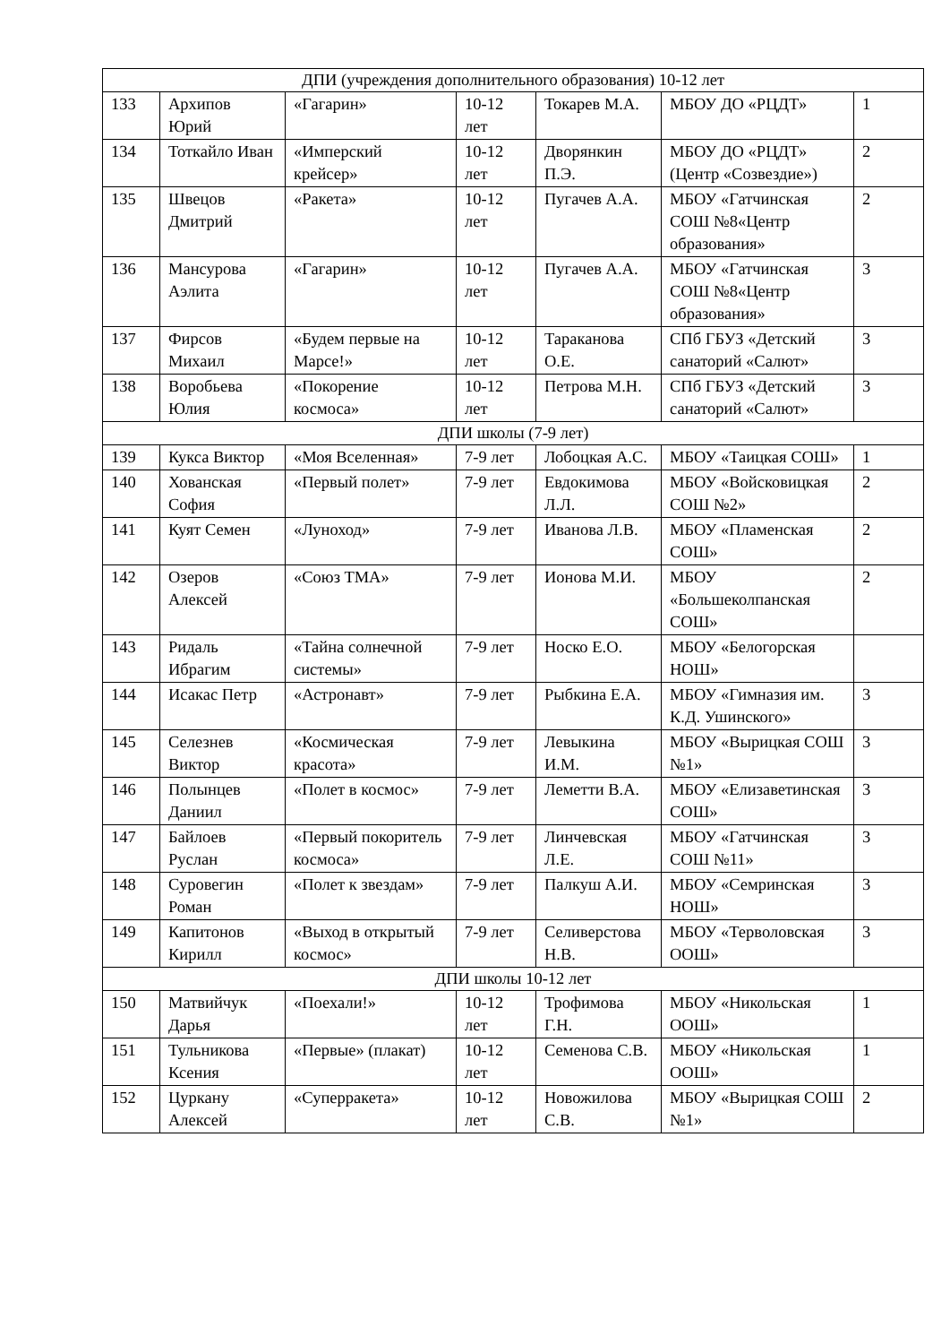| ДПИ (учреждения дополнительного образования) 10-12 лет | | | | | | |
| 133 | Архипов Юрий | «Гагарин» | 10-12 лет | Токарев М.А. | МБОУ ДО «РЦДТ» | 1 |
| 134 | Тоткайло Иван | «Имперский крейсер» | 10-12 лет | Дворянкин П.Э. | МБОУ ДО «РЦДТ» (Центр «Созвездие») | 2 |
| 135 | Швецов Дмитрий | «Ракета» | 10-12 лет | Пугачев А.А. | МБОУ «Гатчинская СОШ №8«Центр образования» | 2 |
| 136 | Мансурова Аэлита | «Гагарин» | 10-12 лет | Пугачев А.А. | МБОУ «Гатчинская СОШ №8«Центр образования» | 3 |
| 137 | Фирсов Михаил | «Будем первые на Марсе!» | 10-12 лет | Тараканова О.Е. | СПб ГБУЗ «Детский санаторий «Салют» | 3 |
| 138 | Воробьева Юлия | «Покорение космоса» | 10-12 лет | Петрова М.Н. | СПб ГБУЗ «Детский санаторий «Салют» | 3 |
| ДПИ школы (7-9 лет) | | | | | | |
| 139 | Кукса Виктор | «Моя Вселенная» | 7-9 лет | Лобоцкая А.С. | МБОУ «Таицкая СОШ» | 1 |
| 140 | Хованская София | «Первый полет» | 7-9 лет | Евдокимова Л.Л. | МБОУ «Войсковицкая СОШ №2» | 2 |
| 141 | Куят Семен | «Луноход» | 7-9 лет | Иванова Л.В. | МБОУ «Пламенская СОШ» | 2 |
| 142 | Озеров Алексей | «Союз ТМА» | 7-9 лет | Ионова М.И. | МБОУ «Большеколпанская СОШ» | 2 |
| 143 | Ридаль Ибрагим | «Тайна солнечной системы» | 7-9 лет | Носко Е.О. | МБОУ «Белогорская НОШ» | |
| 144 | Исакас Петр | «Астронавт» | 7-9 лет | Рыбкина Е.А. | МБОУ «Гимназия им. К.Д. Ушинского» | 3 |
| 145 | Селезнев Виктор | «Космическая красота» | 7-9 лет | Левыкина И.М. | МБОУ «Вырицкая СОШ №1» | 3 |
| 146 | Полынцев Даниил | «Полет в космос» | 7-9 лет | Леметти В.А. | МБОУ «Елизаветинская СОШ» | 3 |
| 147 | Байлоев Руслан | «Первый покоритель космоса» | 7-9 лет | Линчевская Л.Е. | МБОУ «Гатчинская СОШ №11» | 3 |
| 148 | Суровегин Роман | «Полет к звездам» | 7-9 лет | Палкуш А.И. | МБОУ «Семринская НОШ» | 3 |
| 149 | Капитонов Кирилл | «Выход в открытый космос» | 7-9 лет | Селиверстова Н.В. | МБОУ «Терволовская ООШ» | 3 |
| ДПИ школы 10-12 лет | | | | | | |
| 150 | Матвийчук Дарья | «Поехали!» | 10-12 лет | Трофимова Г.Н. | МБОУ «Никольская ООШ» | 1 |
| 151 | Тульникова Ксения | «Первые» (плакат) | 10-12 лет | Семенова С.В. | МБОУ «Никольская ООШ» | 1 |
| 152 | Цуркану Алексей | «Суперракета» | 10-12 лет | Новожилова С.В. | МБОУ «Вырицкая СОШ №1» | 2 |